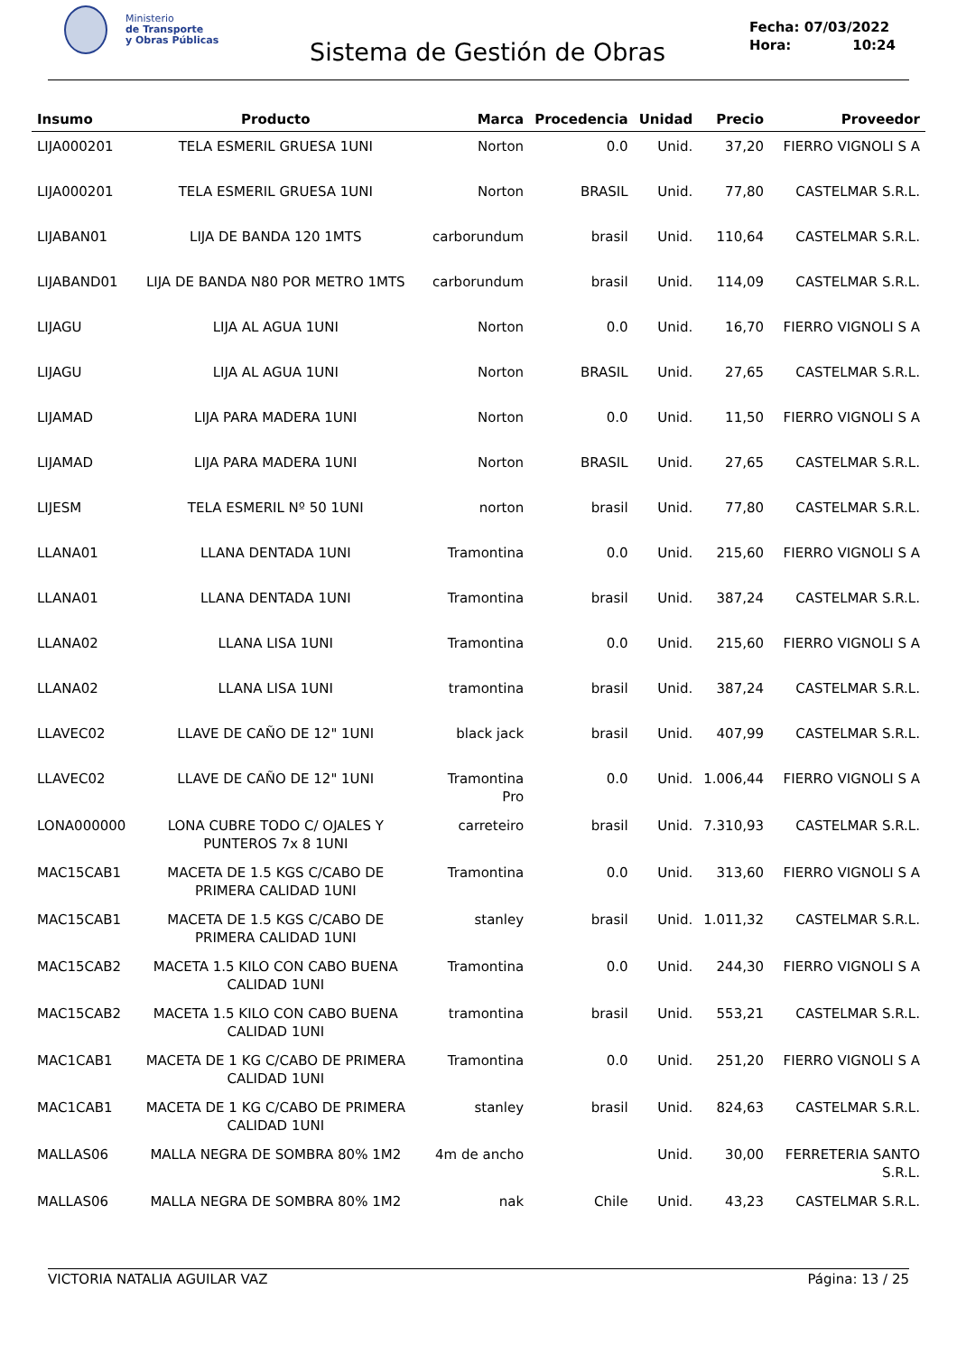Ministerio
de Transporte
y Obras Públicas
Sistema de Gestión de Obras
Fecha: 07/03/2022
Hora: 10:24
| Insumo | Producto | Marca | Procedencia | Unidad | Precio | Proveedor |
| --- | --- | --- | --- | --- | --- | --- |
| LIJA000201 | TELA ESMERIL GRUESA 1UNI | Norton | 0.0 | Unid. | 37,20 | FIERRO VIGNOLI S A |
| LIJA000201 | TELA ESMERIL GRUESA 1UNI | Norton | BRASIL | Unid. | 77,80 | CASTELMAR S.R.L. |
| LIJABAN01 | LIJA DE BANDA 120 1MTS | carborundum | brasil | Unid. | 110,64 | CASTELMAR S.R.L. |
| LIJABAND01 | LIJA DE BANDA N80 POR METRO 1MTS | carborundum | brasil | Unid. | 114,09 | CASTELMAR S.R.L. |
| LIJAGU | LIJA AL AGUA 1UNI | Norton | 0.0 | Unid. | 16,70 | FIERRO VIGNOLI S A |
| LIJAGU | LIJA AL AGUA 1UNI | Norton | BRASIL | Unid. | 27,65 | CASTELMAR S.R.L. |
| LIJAMAD | LIJA PARA MADERA 1UNI | Norton | 0.0 | Unid. | 11,50 | FIERRO VIGNOLI S A |
| LIJAMAD | LIJA PARA MADERA 1UNI | Norton | BRASIL | Unid. | 27,65 | CASTELMAR S.R.L. |
| LIJESM | TELA ESMERIL Nº 50 1UNI | norton | brasil | Unid. | 77,80 | CASTELMAR S.R.L. |
| LLANA01 | LLANA DENTADA 1UNI | Tramontina | 0.0 | Unid. | 215,60 | FIERRO VIGNOLI S A |
| LLANA01 | LLANA DENTADA 1UNI | Tramontina | brasil | Unid. | 387,24 | CASTELMAR S.R.L. |
| LLANA02 | LLANA LISA 1UNI | Tramontina | 0.0 | Unid. | 215,60 | FIERRO VIGNOLI S A |
| LLANA02 | LLANA LISA 1UNI | tramontina | brasil | Unid. | 387,24 | CASTELMAR S.R.L. |
| LLAVEC02 | LLAVE DE CAÑO DE 12" 1UNI | black jack | brasil | Unid. | 407,99 | CASTELMAR S.R.L. |
| LLAVEC02 | LLAVE DE CAÑO DE 12" 1UNI | Tramontina Pro | 0.0 | Unid. | 1.006,44 | FIERRO VIGNOLI S A |
| LONA000000 | LONA CUBRE TODO C/ OJALES Y PUNTEROS 7x 8 1UNI | carreteiro | brasil | Unid. | 7.310,93 | CASTELMAR S.R.L. |
| MAC15CAB1 | MACETA DE 1.5 KGS C/CABO DE PRIMERA CALIDAD 1UNI | Tramontina | 0.0 | Unid. | 313,60 | FIERRO VIGNOLI S A |
| MAC15CAB1 | MACETA DE 1.5 KGS C/CABO DE PRIMERA CALIDAD 1UNI | stanley | brasil | Unid. | 1.011,32 | CASTELMAR S.R.L. |
| MAC15CAB2 | MACETA 1.5 KILO CON CABO BUENA CALIDAD 1UNI | Tramontina | 0.0 | Unid. | 244,30 | FIERRO VIGNOLI S A |
| MAC15CAB2 | MACETA 1.5 KILO CON CABO BUENA CALIDAD 1UNI | tramontina | brasil | Unid. | 553,21 | CASTELMAR S.R.L. |
| MAC1CAB1 | MACETA DE 1 KG C/CABO DE PRIMERA CALIDAD 1UNI | Tramontina | 0.0 | Unid. | 251,20 | FIERRO VIGNOLI S A |
| MAC1CAB1 | MACETA DE 1 KG C/CABO DE PRIMERA CALIDAD 1UNI | stanley | brasil | Unid. | 824,63 | CASTELMAR S.R.L. |
| MALLAS06 | MALLA NEGRA DE SOMBRA 80% 1M2 | 4m de ancho | | Unid. | 30,00 | FERRETERIA SANTO S.R.L. |
| MALLAS06 | MALLA NEGRA DE SOMBRA 80% 1M2 | nak | Chile | Unid. | 43,23 | CASTELMAR S.R.L. |
VICTORIA NATALIA AGUILAR VAZ Página: 13 / 25